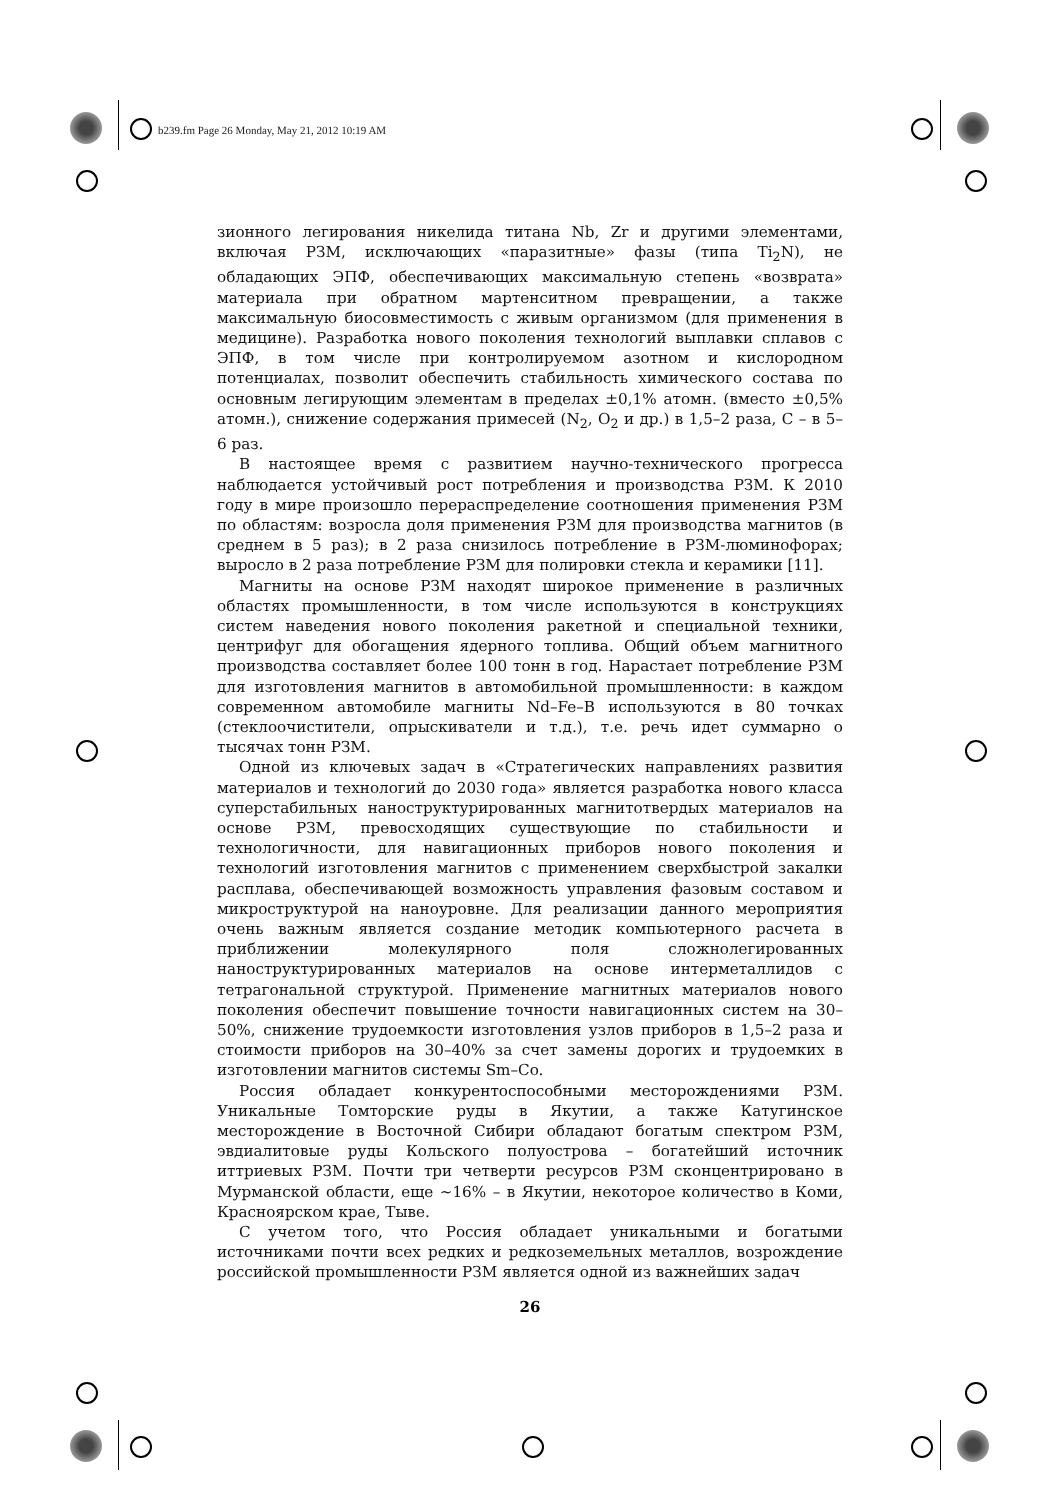b239.fm Page 26 Monday, May 21, 2012 10:19 AM
зионного легирования никелида титана Nb, Zr и другими элементами, включая РЗМ, исключающих «паразитные» фазы (типа Ti<sub>2</sub>N), не обладающих ЭПФ, обеспечивающих максимальную степень «возврата» материала при обратном мартенситном превращении, а также максимальную биосовместимость с живым организмом (для применения в медицине). Разработка нового поколения технологий выплавки сплавов с ЭПФ, в том числе при контролируемом азотном и кислородном потенциалах, позволит обеспечить стабильность химического состава по основным легирующим элементам в пределах ±0,1% атомн. (вместо ±0,5% атомн.), снижение содержания примесей (N<sub>2</sub>, O<sub>2</sub> и др.) в 1,5–2 раза, С – в 5–6 раз.
В настоящее время с развитием научно-технического прогресса наблюдается устойчивый рост потребления и производства РЗМ. К 2010 году в мире произошло перераспределение соотношения применения РЗМ по областям: возросла доля применения РЗМ для производства магнитов (в среднем в 5 раз); в 2 раза снизилось потребление в РЗМ-люминофорах; выросло в 2 раза потребление РЗМ для полировки стекла и керамики [11].
Магниты на основе РЗМ находят широкое применение в различных областях промышленности, в том числе используются в конструкциях систем наведения нового поколения ракетной и специальной техники, центрифуг для обогащения ядерного топлива. Общий объем магнитного производства составляет более 100 тонн в год. Нарастает потребление РЗМ для изготовления магнитов в автомобильной промышленности: в каждом современном автомобиле магниты Nd–Fe–B используются в 80 точках (стеклоочистители, опрыскиватели и т.д.), т.е. речь идет суммарно о тысячах тонн РЗМ.
Одной из ключевых задач в «Стратегических направлениях развития материалов и технологий до 2030 года» является разработка нового класса суперстабильных наноструктурированных магнитотвердых материалов на основе РЗМ, превосходящих существующие по стабильности и технологичности, для навигационных приборов нового поколения и технологий изготовления магнитов с применением сверхбыстрой закалки расплава, обеспечивающей возможность управления фазовым составом и микроструктурой на наноуровне. Для реализации данного мероприятия очень важным является создание методик компьютерного расчета в приближении молекулярного поля сложнолегированных наноструктурированных материалов на основе интерметаллидов с тетрагональной структурой. Применение магнитных материалов нового поколения обеспечит повышение точности навигационных систем на 30–50%, снижение трудоемкости изготовления узлов приборов в 1,5–2 раза и стоимости приборов на 30–40% за счет замены дорогих и трудоемких в изготовлении магнитов системы Sm–Co.
Россия обладает конкурентоспособными месторождениями РЗМ. Уникальные Томторские руды в Якутии, а также Катугинское месторождение в Восточной Сибири обладают богатым спектром РЗМ, эвдиалитовые руды Кольского полуострова – богатейший источник иттриевых РЗМ. Почти три четверти ресурсов РЗМ сконцентрировано в Мурманской области, еще ~16% – в Якутии, некоторое количество в Коми, Красноярском крае, Тыве.
С учетом того, что Россия обладает уникальными и богатыми источниками почти всех редких и редкоземельных металлов, возрождение российской промышленности РЗМ является одной из важнейших задач
26